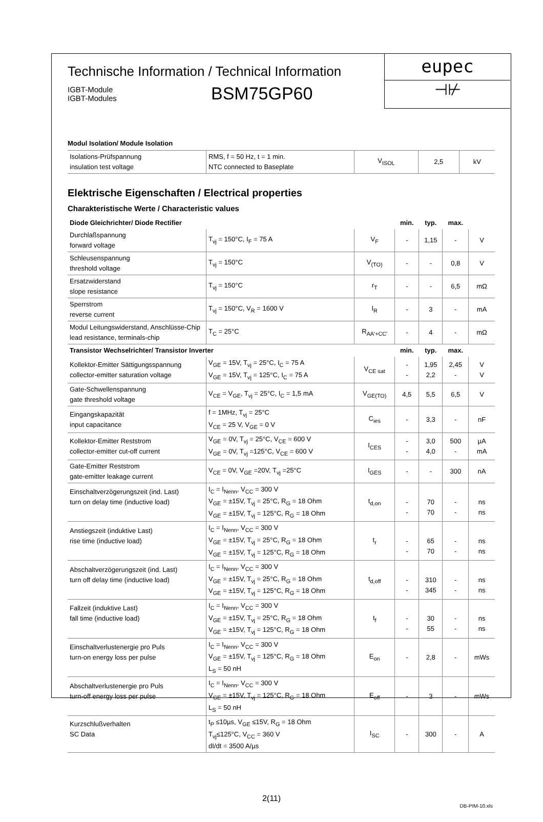Technische Information / Technical Information
IGBT-Module
IGBT-Modules
BSM75GP60
eupec
⊣⊬
Modul Isolation/ Module Isolation
| Isolations-Prüfspannung insulation test voltage | RMS, f = 50 Hz, t = 1 min. NTC connected to Baseplate | V<sub>ISOL</sub> | 2,5 | kV |
Elektrische Eigenschaften / Electrical properties
Charakteristische Werte / Characteristic values
| Diode Gleichrichter/ Diode Rectifier | | | min. | typ. | max. | |
| --- | --- | --- | --- | --- | --- | --- |
| Durchlaßspannung forward voltage | T<sub>vj</sub> = 150°C, I<sub>F</sub> = 75 A | V<sub>F</sub> | - | 1,15 | - | V |
| Schleusenspannung threshold voltage | T<sub>vj</sub> = 150°C | V<sub>(TO)</sub> | - | - | 0,8 | V |
| Ersatzwiderstand slope resistance | T<sub>vj</sub> = 150°C | r<sub>T</sub> | - | - | 6,5 | mΩ |
| Sperrstrom reverse current | T<sub>vj</sub> = 150°C, V<sub>R</sub> = 1600 V | I<sub>R</sub> | - | 3 | - | mA |
| Modul Leitungswiderstand, Anschlüsse-Chip lead resistance, terminals-chip | T<sub>C</sub> = 25°C | R<sub>AA'+CC'</sub> | - | 4 | - | mΩ |
| Transistor Wechselrichter/ Transistor Inverter | | | min. | typ. | max. | |
| Kollektor-Emitter Sättigungsspannung collector-emitter saturation voltage | V<sub>GE</sub> = 15V, T<sub>vj</sub> = 25°C, I<sub>C</sub> = 75 A V<sub>GE</sub> = 15V, T<sub>vj</sub> = 125°C, I<sub>C</sub> = 75 A | V<sub>CE sat</sub> | - - | 1,95 2,2 | 2,45 - | V V |
| Gate-Schwellenspannung gate threshold voltage | V<sub>CE</sub> = V<sub>GE</sub>, T<sub>vj</sub> = 25°C, I<sub>C</sub> = 1,5 mA | V<sub>GE(TO)</sub> | 4,5 | 5,5 | 6,5 | V |
| Eingangskapazität input capacitance | f = 1MHz, T<sub>vj</sub> = 25°C V<sub>CE</sub> = 25 V, V<sub>GE</sub> = 0 V | C<sub>ies</sub> | - | 3,3 | - | nF |
| Kollektor-Emitter Reststrom collector-emitter cut-off current | V<sub>GE</sub> = 0V, T<sub>vj</sub> = 25°C, V<sub>CE</sub> = 600 V V<sub>GE</sub> = 0V, T<sub>vj</sub> =125°C, V<sub>CE</sub> = 600 V | I<sub>CES</sub> | - - | 3,0 4,0 | 500 - | µA mA |
| Gate-Emitter Reststrom gate-emitter leakage current | V<sub>CE</sub> = 0V, V<sub>GE</sub> =20V, T<sub>vj</sub> =25°C | I<sub>GES</sub> | - | - | 300 | nA |
| Einschaltverzögerungszeit (ind. Last) turn on delay time (inductive load) | I<sub>C</sub> = I<sub>Nenn</sub>, V<sub>CC</sub> = 300 V V<sub>GE</sub> = ±15V, T<sub>vj</sub> = 25°C, R<sub>G</sub> = 18 Ohm V<sub>GE</sub> = ±15V, T<sub>vj</sub> = 125°C, R<sub>G</sub> = 18 Ohm | t<sub>d,on</sub> | - - | 70 70 | - - | ns ns |
| Anstiegszeit (induktive Last) rise time (inductive load) | I<sub>C</sub> = I<sub>Nenn</sub>, V<sub>CC</sub> = 300 V V<sub>GE</sub> = ±15V, T<sub>vj</sub> = 25°C, R<sub>G</sub> = 18 Ohm V<sub>GE</sub> = ±15V, T<sub>vj</sub> = 125°C, R<sub>G</sub> = 18 Ohm | t<sub>r</sub> | - - | 65 70 | - - | ns ns |
| Abschaltverzögerungszeit (ind. Last) turn off delay time (inductive load) | I<sub>C</sub> = I<sub>Nenn</sub>, V<sub>CC</sub> = 300 V V<sub>GE</sub> = ±15V, T<sub>vj</sub> = 25°C, R<sub>G</sub> = 18 Ohm V<sub>GE</sub> = ±15V, T<sub>vj</sub> = 125°C, R<sub>G</sub> = 18 Ohm | t<sub>d,off</sub> | - - | 310 345 | - - | ns ns |
| Fallzeit (induktive Last) fall time (inductive load) | I<sub>C</sub> = I<sub>Nenn</sub>, V<sub>CC</sub> = 300 V V<sub>GE</sub> = ±15V, T<sub>vj</sub> = 25°C, R<sub>G</sub> = 18 Ohm V<sub>GE</sub> = ±15V, T<sub>vj</sub> = 125°C, R<sub>G</sub> = 18 Ohm | t<sub>f</sub> | - - | 30 55 | - - | ns ns |
| Einschaltverlustenergie pro Puls turn-on energy loss per pulse | I<sub>C</sub> = I<sub>Nenn</sub>, V<sub>CC</sub> = 300 V V<sub>GE</sub> = ±15V, T<sub>vj</sub> = 125°C, R<sub>G</sub> = 18 Ohm L<sub>S</sub> = 50 nH | E<sub>on</sub> | - | 2,8 | - | mWs |
| Abschaltverlustenergie pro Puls turn-off energy loss per pulse | I<sub>C</sub> = I<sub>Nenn</sub>, V<sub>CC</sub> = 300 V V<sub>GE</sub> = ±15V, T<sub>vj</sub> = 125°C, R<sub>G</sub> = 18 Ohm L<sub>S</sub> = 50 nH | E<sub>off</sub> | - | 3 | - | mWs |
| Kurzschlußverhalten SC Data | t<sub>P</sub> ≤10µs, V<sub>GE</sub> ≤15V, R<sub>G</sub> = 18 Ohm T<sub>vj</sub>≤125°C, V<sub>CC</sub> = 360 V dI/dt = 3500 A/µs | I<sub>SC</sub> | - | 300 | - | A |
2(11)
DB-PIM-10.xls